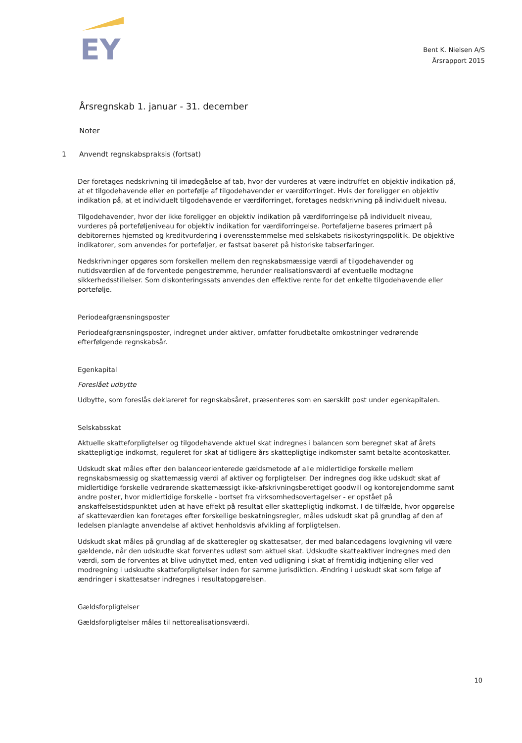EY
Bent K. Nielsen A/S
Årsrapport 2015
Årsregnskab 1. januar - 31. december
Noter
1 Anvendt regnskabspraksis (fortsat)
Der foretages nedskrivning til imødegåelse af tab, hvor der vurderes at være indtruffet en objektiv indikation på, at et tilgodehavende eller en portefølje af tilgodehavender er værdiforringet. Hvis der foreligger en objektiv indikation på, at et individuelt tilgodehavende er værdiforringet, foretages nedskrivning på individuelt niveau.
Tilgodehavender, hvor der ikke foreligger en objektiv indikation på værdiforringelse på individuelt niveau, vurderes på porteføljeniveau for objektiv indikation for værdiforringelse. Porteføljerne baseres primært på debitorernes hjemsted og kreditvurdering i overensstemmelse med selskabets risikostyringspolitik. De objektive indikatorer, som anvendes for porteføljer, er fastsat baseret på historiske tabserfaringer.
Nedskrivninger opgøres som forskellen mellem den regnskabsmæssige værdi af tilgodehavender og nutidsværdien af de forventede pengestrømme, herunder realisationsværdi af eventuelle modtagne sikkerhedsstillelser. Som diskonteringssats anvendes den effektive rente for det enkelte tilgodehavende eller portefølje.
Periodeafgrænsningsposter
Periodeafgrænsningsposter, indregnet under aktiver, omfatter forudbetalte omkostninger vedrørende efterfølgende regnskabsår.
Egenkapital
Foreslået udbytte
Udbytte, som foreslås deklareret for regnskabsåret, præsenteres som en særskilt post under egenkapitalen.
Selskabsskat
Aktuelle skatteforpligtelser og tilgodehavende aktuel skat indregnes i balancen som beregnet skat af årets skattepligtige indkomst, reguleret for skat af tidligere års skattepligtige indkomster samt betalte acontoskatter.
Udskudt skat måles efter den balanceorienterede gældsmetode af alle midlertidige forskelle mellem regnskabsmæssig og skattemæssig værdi af aktiver og forpligtelser. Der indregnes dog ikke udskudt skat af midlertidige forskelle vedrørende skattemæssigt ikke-afskrivningsberettiget goodwill og kontorejendomme samt andre poster, hvor midlertidige forskelle - bortset fra virksomhedsovertagelser - er opstået på anskaffelsestidspunktet uden at have effekt på resultat eller skattepligtig indkomst. I de tilfælde, hvor opgørelse af skatteværdien kan foretages efter forskellige beskatningsregler, måles udskudt skat på grundlag af den af ledelsen planlagte anvendelse af aktivet henholdsvis afvikling af forpligtelsen.
Udskudt skat måles på grundlag af de skatteregler og skattesatser, der med balancedagens lovgivning vil være gældende, når den udskudte skat forventes udløst som aktuel skat. Udskudte skatteaktiver indregnes med den værdi, som de forventes at blive udnyttet med, enten ved udligning i skat af fremtidig indtjening eller ved modregning i udskudte skatteforpligtelser inden for samme jurisdiktion. Ændring i udskudt skat som følge af ændringer i skattesatser indregnes i resultatopgørelsen.
Gældsforpligtelser
Gældsforpligtelser måles til nettorealisationsværdi.
10